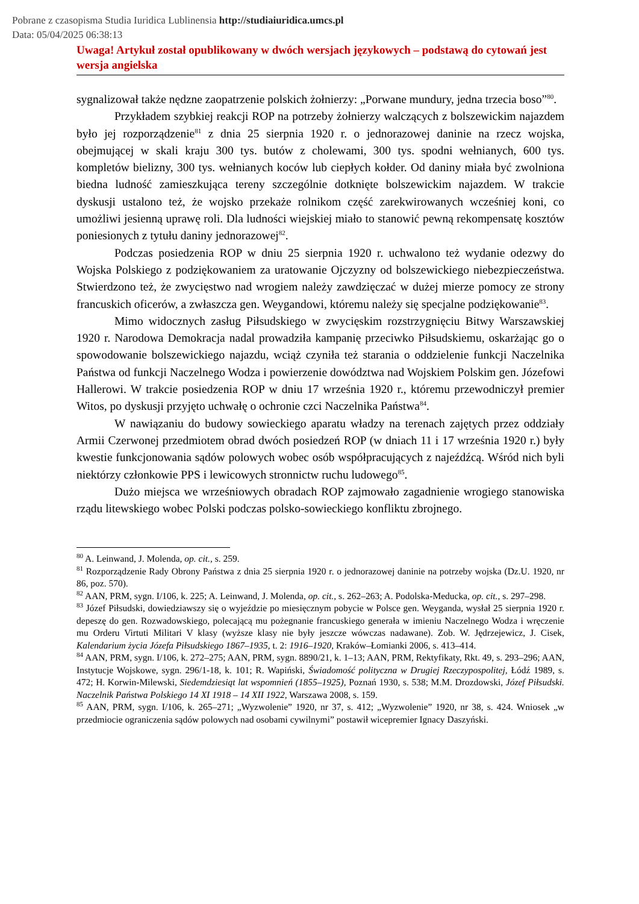Pobrane z czasopisma Studia Iuridica Lublinensia http://studiaiuridica.umcs.pl
Data: 05/04/2025 06:38:13
Uwaga! Artykuł został opublikowany w dwóch wersjach językowych – podstawą do cytowań jest wersja angielska
sygnalizował także nędzne zaopatrzenie polskich żołnierzy: „Porwane mundury, jedna trzecia boso”<sup>80</sup>.
Przykładem szybkiej reakcji ROP na potrzeby żołnierzy walczących z bolszewickim najazdem było jej rozporządzenie<sup>81</sup> z dnia 25 sierpnia 1920 r. o jednorazowej daninie na rzecz wojska, obejmującej w skali kraju 300 tys. butów z cholewami, 300 tys. spodni wełnianych, 600 tys. kompletów bielizny, 300 tys. wełnianych koców lub ciepłych kołder. Od daniny miała być zwolniona biedna ludność zamieszkująca tereny szczególnie dotknięte bolszewickim najazdem. W trakcie dyskusji ustalono też, że wojsko przekaże rolnikom część zarekwirowanych wcześniej koni, co umożliwi jesienną uprawę roli. Dla ludności wiejskiej miało to stanowić pewną rekompensatę kosztów poniesionych z tytułu daniny jednorazowej<sup>82</sup>.
Podczas posiedzenia ROP w dniu 25 sierpnia 1920 r. uchwalono też wydanie odezwy do Wojska Polskiego z podziękowaniem za uratowanie Ojczyzny od bolszewickiego niebezpieczeństwa. Stwierdzono też, że zwycięstwo nad wrogiem należy zawdzięczać w dużej mierze pomocy ze strony francuskich oficerów, a zwłaszcza gen. Weygandowi, któremu należy się specjalne podziękowanie<sup>83</sup>.
Mimo widocznych zasług Piłsudskiego w zwycięskim rozstrzygnięciu Bitwy Warszawskiej 1920 r. Narodowa Demokracja nadal prowadziła kampanię przeciwko Piłsudskiemu, oskarżając go o spowodowanie bolszewickiego najazdu, wciąż czyniła też starania o oddzielenie funkcji Naczelnika Państwa od funkcji Naczelnego Wodza i powierzenie dowództwa nad Wojskiem Polskim gen. Józefowi Hallerowi. W trakcie posiedzenia ROP w dniu 17 września 1920 r., któremu przewodniczył premier Witos, po dyskusji przyjęto uchwałę o ochronie czci Naczelnika Państwa<sup>84</sup>.
W nawiązaniu do budowy sowieckiego aparatu władzy na terenach zajętych przez oddziały Armii Czerwonej przedmiotem obrad dwóch posiedzeń ROP (w dniach 11 i 17 września 1920 r.) były kwestie funkcjonowania sądów polowych wobec osób współpracujących z najeźdźcą. Wśród nich byli niektórzy członkowie PPS i lewicowych stronnictw ruchu ludowego<sup>85</sup>.
Dużo miejsca we wrześniowych obradach ROP zajmowało zagadnienie wrogiego stanowiska rządu litewskiego wobec Polski podczas polsko-sowieckiego konfliktu zbrojnego.
<sup>80</sup> A. Leinwand, J. Molenda, op. cit., s. 259.
<sup>81</sup> Rozporządzenie Rady Obrony Państwa z dnia 25 sierpnia 1920 r. o jednorazowej daninie na potrzeby wojska (Dz.U. 1920, nr 86, poz. 570).
<sup>82</sup> AAN, PRM, sygn. I/106, k. 225; A. Leinwand, J. Molenda, op. cit., s. 262–263; A. Podolska-Meducka, op. cit., s. 297–298.
<sup>83</sup> Józef Piłsudski, dowiedziawszy się o wyjeździe po miesięcznym pobycie w Polsce gen. Weyganda, wysłał 25 sierpnia 1920 r. depeszę do gen. Rozwadowskiego, polecającą mu pożegnanie francuskiego generała w imieniu Naczelnego Wodza i wręczenie mu Orderu Virtuti Militari V klasy (wyższe klasy nie były jeszcze wówczas nadawane). Zob. W. Jędrzejewicz, J. Cisek, Kalendarium życia Józefa Piłsudskiego 1867–1935, t. 2: 1916–1920, Kraków–Łomianki 2006, s. 413–414.
<sup>84</sup> AAN, PRM, sygn. I/106, k. 272–275; AAN, PRM, sygn. 8890/21, k. 1–13; AAN, PRM, Rektyfikaty, Rkt. 49, s. 293–296; AAN, Instytucje Wojskowe, sygn. 296/1-18, k. 101; R. Wapiński, Świadomość polityczna w Drugiej Rzeczypospolitej, Łódź 1989, s. 472; H. Korwin-Milewski, Siedemdziesiąt lat wspomnień (1855–1925), Poznań 1930, s. 538; M.M. Drozdowski, Józef Piłsudski. Naczelnik Państwa Polskiego 14 XI 1918 – 14 XII 1922, Warszawa 2008, s. 159.
<sup>85</sup> AAN, PRM, sygn. I/106, k. 265–271; „Wyzwolenie” 1920, nr 37, s. 412; „Wyzwolenie” 1920, nr 38, s. 424. Wniosek „w przedmiocie ograniczenia sądów polowych nad osobami cywilnymi” postawił wicepremier Ignacy Daszyński.